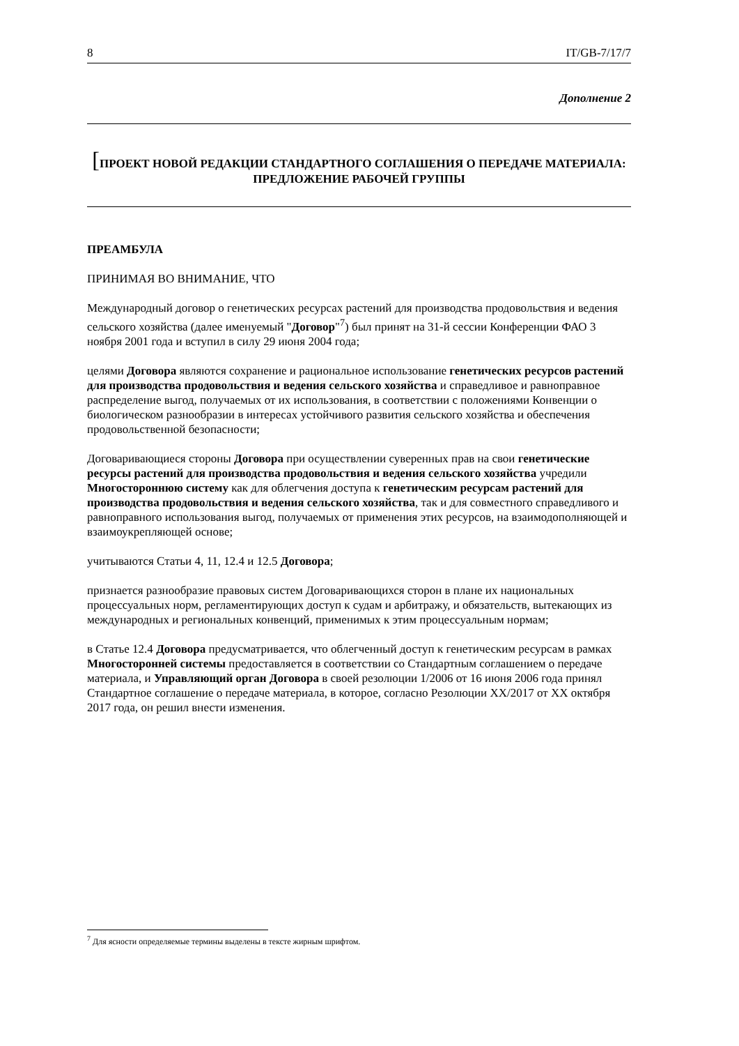8 IT/GB-7/17/7
Дополнение 2
[ПРОЕКТ НОВОЙ РЕДАКЦИИ СТАНДАРТНОГО СОГЛАШЕНИЯ О ПЕРЕДАЧЕ МАТЕРИАЛА:
ПРЕДЛОЖЕНИЕ РАБОЧЕЙ ГРУППЫ
ПРЕАМБУЛА
ПРИНИМАЯ ВО ВНИМАНИЕ, ЧТО
Международный договор о генетических ресурсах растений для производства продовольствия и ведения сельского хозяйства (далее именуемый "Договор"<sup>7</sup>) был принят на 31-й сессии Конференции ФАО 3 ноября 2001 года и вступил в силу 29 июня 2004 года;
целями Договора являются сохранение и рациональное использование генетических ресурсов растений для производства продовольствия и ведения сельского хозяйства и справедливое и равноправное распределение выгод, получаемых от их использования, в соответствии с положениями Конвенции о биологическом разнообразии в интересах устойчивого развития сельского хозяйства и обеспечения продовольственной безопасности;
Договаривающиеся стороны Договора при осуществлении суверенных прав на свои генетические ресурсы растений для производства продовольствия и ведения сельского хозяйства учредили Многостороннюю систему как для облегчения доступа к генетическим ресурсам растений для производства продовольствия и ведения сельского хозяйства, так и для совместного справедливого и равноправного использования выгод, получаемых от применения этих ресурсов, на взаимодополняющей и взаимоукрепляющей основе;
учитываются Статьи 4, 11, 12.4 и 12.5 Договора;
признается разнообразие правовых систем Договаривающихся сторон в плане их национальных процессуальных норм, регламентирующих доступ к судам и арбитражу, и обязательств, вытекающих из международных и региональных конвенций, применимых к этим процессуальным нормам;
в Статье 12.4 Договора предусматривается, что облегченный доступ к генетическим ресурсам в рамках Многосторонней системы предоставляется в соответствии со Стандартным соглашением о передаче материала, и Управляющий орган Договора в своей резолюции 1/2006 от 16 июня 2006 года принял Стандартное соглашение о передаче материала, в которое, согласно Резолюции XX/2017 от XX октября 2017 года, он решил внести изменения.
<sup>7</sup> Для ясности определяемые термины выделены в тексте жирным шрифтом.